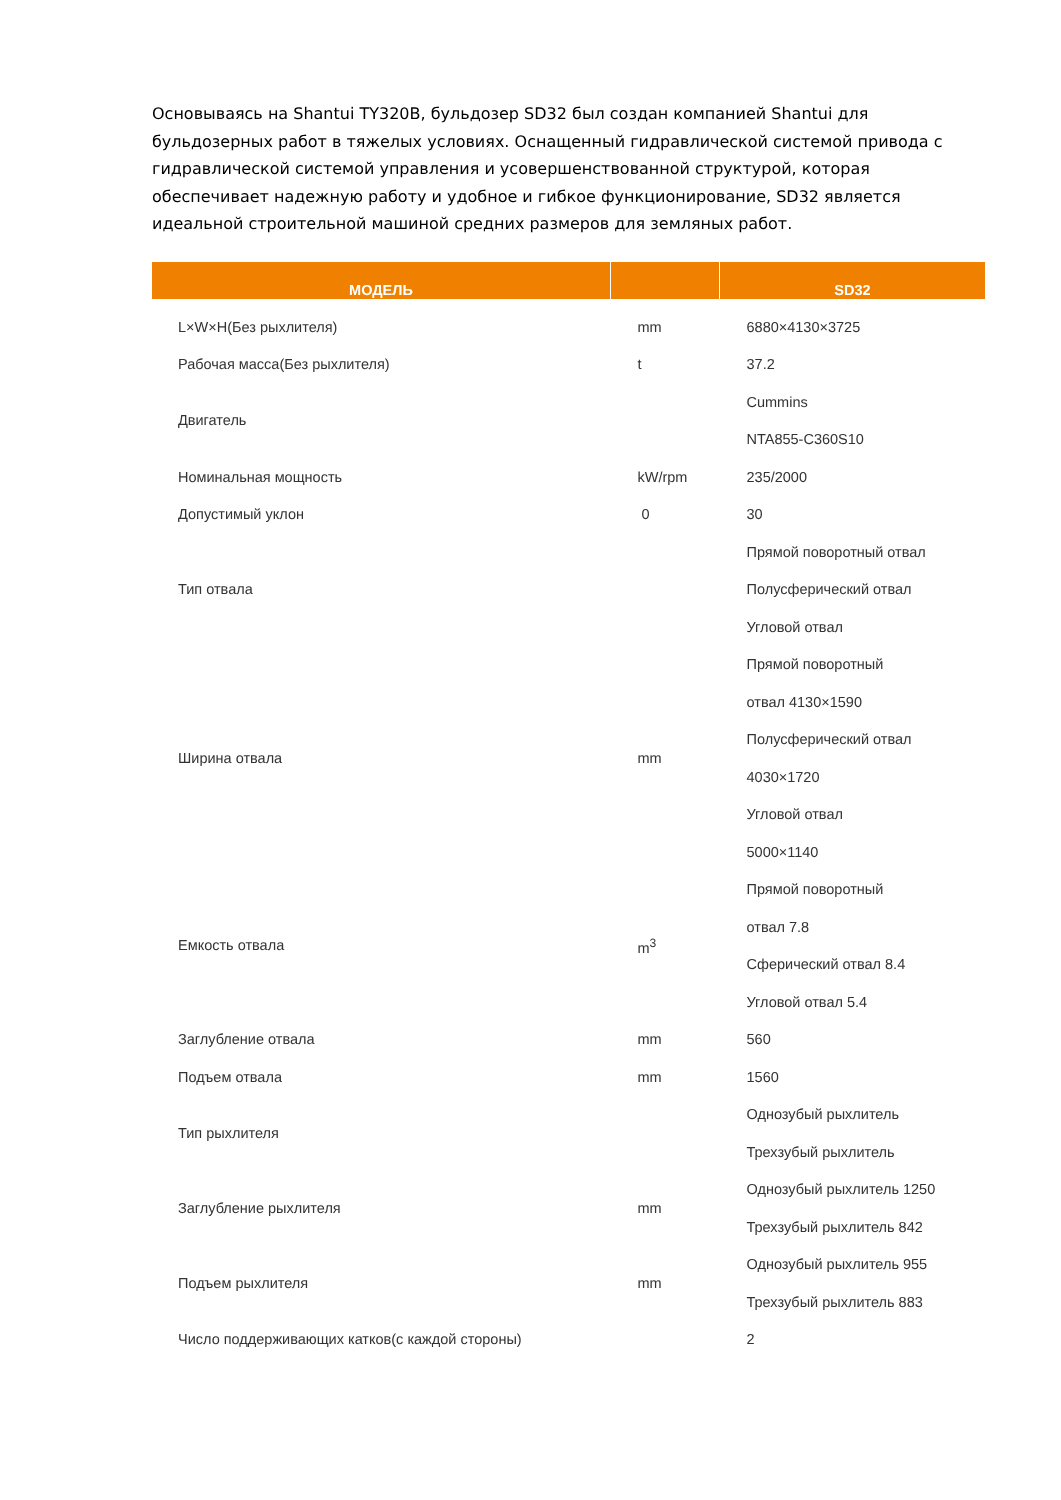Основываясь на Shantui TY320B, бульдозер SD32 был создан компанией Shantui для бульдозерных работ в тяжелых условиях. Оснащенный гидравлической системой привода с гидравлической системой управления и усовершенствованной структурой, которая обеспечивает надежную работу и удобное и гибкое функционирование, SD32 является идеальной строительной машиной средних размеров для земляных работ.
| МОДЕЛЬ | | SD32 |
| --- | --- | --- |
| L×W×H(Без рыхлителя) | mm | 6880×4130×3725 |
| Рабочая масса(Без рыхлителя) | t | 37.2 |
| Двигатель | | Cummins NTA855-C360S10 |
| Номинальная мощность | kW/rpm | 235/2000 |
| Допустимый уклон | 0 | 30 |
| Тип отвала | | Прямой поворотный отвал Полусферический отвал Угловой отвал |
| Ширина отвала | mm | Прямой поворотный отвал 4130×1590 Полусферический отвал 4030×1720 Угловой отвал 5000×1140 |
| Емкость отвала | m<sup>3</sup> | Прямой поворотный отвал 7.8 Сферический отвал 8.4 Угловой отвал 5.4 |
| Заглубление отвала | mm | 560 |
| Подъем отвала | mm | 1560 |
| Тип рыхлителя | | Однозубый рыхлитель Трехзубый рыхлитель |
| Заглубление рыхлителя | mm | Однозубый рыхлитель 1250 Трехзубый рыхлитель 842 |
| Подъем рыхлителя | mm | Однозубый рыхлитель 955 Трехзубый рыхлитель 883 |
| Число поддерживающих катков(с каждой стороны) | | 2 |